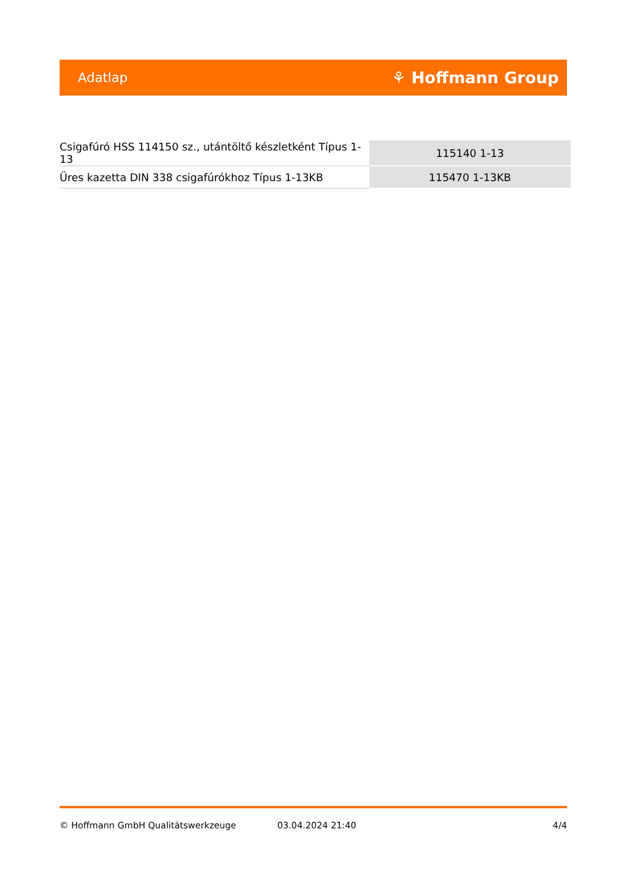Adatlap ⚘ Hoffmann Group
| Csigafúró HSS 114150 sz., utántöltő készletként Típus 1-13 | 115140 1-13 |
| Üres kazetta DIN 338 csigafúrókhoz Típus 1-13KB | 115470 1-13KB |
© Hoffmann GmbH Qualitätswerkzeuge 03.04.2024 21:40 4/4